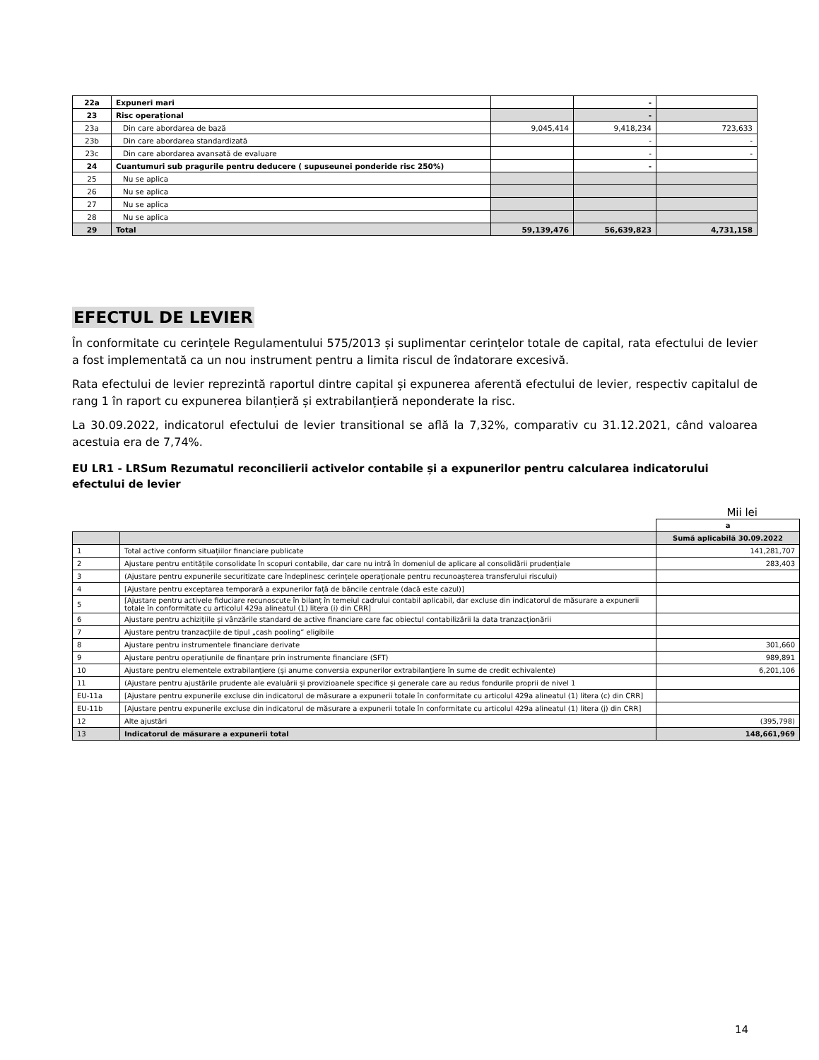| 22a | Expuneri mari | | - | |
| 23 | Risc operațional | | - | |
| 23a | Din care abordarea de bază | 9,045,414 | 9,418,234 | 723,633 |
| 23b | Din care abordarea standardizată | | - | - |
| 23c | Din care abordarea avansată de evaluare | | - | - |
| 24 | Cuantumuri sub pragurile pentru deducere ( supuseunei ponderide risc 250%) | | - | |
| 25 | Nu se aplica | | | |
| 26 | Nu se aplica | | | |
| 27 | Nu se aplica | | | |
| 28 | Nu se aplica | | | |
| 29 | Total | 59,139,476 | 56,639,823 | 4,731,158 |
EFECTUL DE LEVIER
În conformitate cu cerințele Regulamentului 575/2013 și suplimentar cerințelor totale de capital, rata efectului de levier a fost implementată ca un nou instrument pentru a limita riscul de îndatorare excesivă.
Rata efectului de levier reprezintă raportul dintre capital și expunerea aferentă efectului de levier, respectiv capitalul de rang 1 în raport cu expunerea bilanțieră și extrabilanțieră neponderate la risc.
La 30.09.2022, indicatorul efectului de levier transitional se află la 7,32%, comparativ cu 31.12.2021, când valoarea acestuia era de 7,74%.
EU LR1 - LRSum Rezumatul reconcilierii activelor contabile și a expunerilor pentru calcularea indicatorului efectului de levier
Mii lei
| | | a |
| | | Sumă aplicabilă 30.09.2022 |
| 1 | Total active conform situațiilor financiare publicate | 141,281,707 |
| 2 | Ajustare pentru entitățile consolidate în scopuri contabile, dar care nu intră în domeniul de aplicare al consolidării prudențiale | 283,403 |
| 3 | (Ajustare pentru expunerile securitizate care îndeplinesc cerințele operaționale pentru recunoașterea transferului riscului) | |
| 4 | [Ajustare pentru exceptarea temporară a expunerilor față de băncile centrale (dacă este cazul)] | |
| 5 | [Ajustare pentru activele fiduciare recunoscute în bilanț în temeiul cadrului contabil aplicabil, dar excluse din indicatorul de măsurare a expunerii totale în conformitate cu articolul 429a alineatul (1) litera (i) din CRR] | |
| 6 | Ajustare pentru achizițiile și vânzările standard de active financiare care fac obiectul contabilizării la data tranzacționării | |
| 7 | Ajustare pentru tranzacțiile de tipul „cash pooling” eligibile | |
| 8 | Ajustare pentru instrumentele financiare derivate | 301,660 |
| 9 | Ajustare pentru operațiunile de finanțare prin instrumente financiare (SFT) | 989,891 |
| 10 | Ajustare pentru elementele extrabilanțiere (și anume conversia expunerilor extrabilanțiere în sume de credit echivalente) | 6,201,106 |
| 11 | (Ajustare pentru ajustările prudente ale evaluării și provizioanele specifice și generale care au redus fondurile proprii de nivel 1 | |
| EU-11a | [Ajustare pentru expunerile excluse din indicatorul de măsurare a expunerii totale în conformitate cu articolul 429a alineatul (1) litera (c) din CRR] | |
| EU-11b | [Ajustare pentru expunerile excluse din indicatorul de măsurare a expunerii totale în conformitate cu articolul 429a alineatul (1) litera (j) din CRR] | |
| 12 | Alte ajustări | (395,798) |
| 13 | Indicatorul de măsurare a expunerii total | 148,661,969 |
14